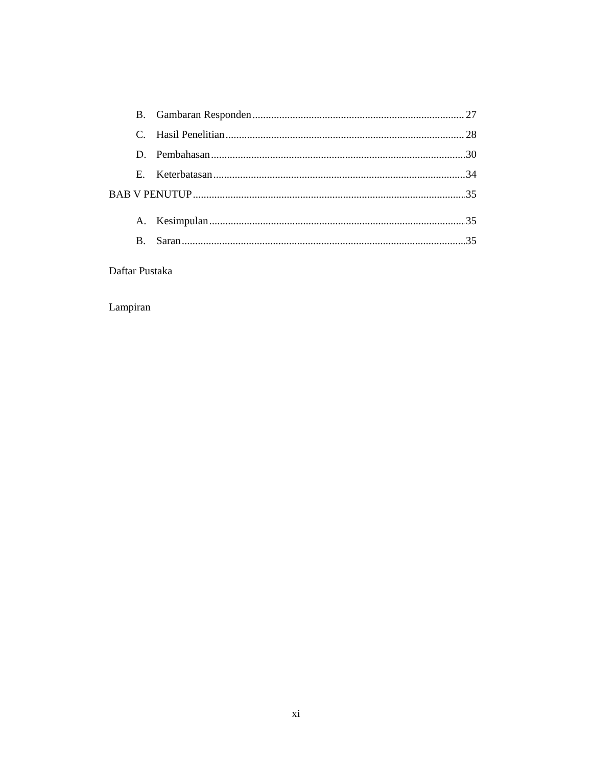B. Gambaran Responden 27
C. Hasil Penelitian 28
D. Pembahasan 30
E. Keterbatasan 34
BAB V PENUTUP 35
A. Kesimpulan 35
B. Saran 35
Daftar Pustaka
Lampiran
xi